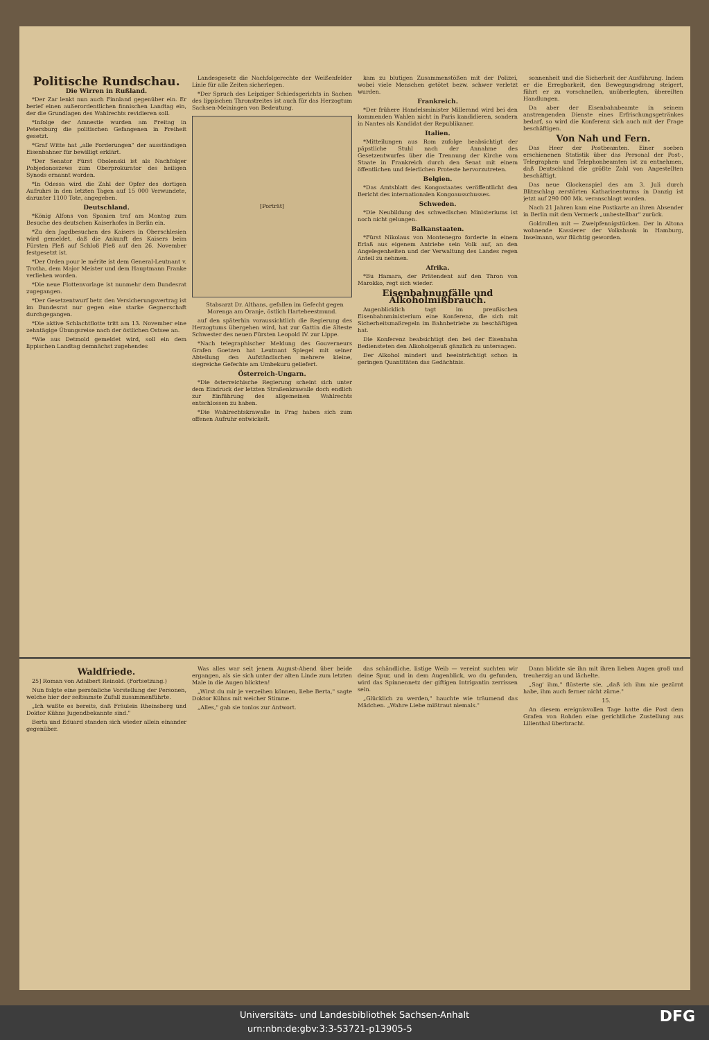Politische Rundschau.
Die Wirren in Rußland.
*Der Zar lenkt nun auch Finnland gegenüber ein. Er berief einen außerordentlichen finnischen Landtag ein, der die Grundlagen des Wahlrechts revidieren soll.
*Infolge der Amnestie wurden am Freitag in Petersburg die politischen Gefangenen in Freiheit gesetzt.
*Graf Witte hat „alle Forderungen" der ausständigen Eisenbahner für bewilligt erklärt.
*Der Senator Fürst Obolenski ist als Nachfolger Pobjedonoszews zum Oberprokurator des heiligen Synods ernannt worden.
*In Odessa wird die Zahl der Opfer des dortigen Aufruhrs in den letzten Tagen auf 15 000 Verwundete, darunter 1100 Tote, angegeben.
Deutschland.
*König Alfons von Spanien traf am Montag zum Besuche des deutschen Kaiserhofes in Berlin ein.
*Zu den Jagdbesuchen des Kaisers in Oberschlesien wird gemeldet, daß die Ankunft des Kaisers beim Fürsten Pleß auf Schloß Pleß auf den 26. November festgesetzt ist.
*Der Orden pour le mérite ist dem General-Leutnant v. Trotha, dem Major Meister und dem Hauptmann Franke verliehen worden.
*Die neue Flottenvorlage ist nunmehr dem Bundesrat zugegangen.
*Der Gesetzentwurf betr. den Versicherungsvertrag ist im Bundesrat nur gegen eine starke Gegnerschaft durchgegangen.
*Die aktive Schlachtflotte tritt am 13. November eine zehntägige Übungsreise nach der östlichen Ostsee an.
*Wie aus Detmold gemeldet wird, soll ein dem lippischen Landtag demnächst zugehendes
Landesgesetz die Nachfolgerechte der Weißenfelder Linie für alle Zeiten sicherlegen.
*Der Spruch des Leipziger Schiedsgerichts in Sachen des lippischen Thronstreites ist auch für das Herzogtum Sachsen-Meiningen von Bedeutung.
[Porträt]
Stabsarzt Dr. Althans, gefallen im Gefecht gegen Morenga am Oranje, östlich Hartebeestmund.
auf den späterhin voraussichtlich die Regierung des Herzogtums übergehen wird, hat zur Gattin die älteste Schwester des neuen Fürsten Leopold IV. zur Lippe.
*Nach telegraphischer Meldung des Gouverneurs Grafen Goetzen hat Leutnant Spiegel mit seiner Abteilung den Aufständischen mehrere kleine, siegreiche Gefechte am Umbekuru geliefert.
Österreich-Ungarn.
*Die österreichische Regierung scheint sich unter dem Eindruck der letzten Straßenkrawalle doch endlich zur Einführung des allgemeinen Wahlrechts entschlossen zu haben.
*Die Wahlrechtskrawalle in Prag haben sich zum offenen Aufruhr entwickelt.
kam zu blutigen Zusammenstößen mit der Polizei, wobei viele Menschen getötet bezw. schwer verletzt wurden.
Frankreich.
*Der frühere Handelsminister Millerand wird bei den kommenden Wahlen nicht in Paris kandidieren, sondern in Nantes als Kandidat der Republikaner.
Italien.
*Mitteilungen aus Rom zufolge beabsichtigt der päpstliche Stuhl nach der Annahme des Gesetzentwurfes über die Trennung der Kirche vom Staate in Frankreich durch den Senat mit einem öffentlichen und feierlichen Proteste hervorzutreten.
Belgien.
*Das Amtsblatt des Kongostaates veröffentlicht den Bericht des internationalen Kongoausschusses.
Schweden.
*Die Neubildung des schwedischen Ministeriums ist noch nicht gelungen.
Balkanstaaten.
*Fürst Nikolaus von Montenegro forderte in einem Erlaß aus eigenem Antriebe sein Volk auf, an den Angelegenheiten und der Verwaltung des Landes regen Anteil zu nehmen.
Afrika.
*Bu Hamara, der Prätendent auf den Thron von Marokko, regt sich wieder.
Eisenbahnunfälle und Alkoholmißbrauch.
Augenblicklich tagt im preußischen Eisenbahnministerium eine Konferenz, die sich mit Sicherheitsmaßregeln im Bahnbetriebe zu beschäftigen hat.
Die Konferenz beabsichtigt den bei der Eisenbahn Bediensteten den Alkoholgenuß gänzlich zu untersagen.
Der Alkohol mindert und beeinträchtigt schon in geringen Quantitäten das Gedächtnis.
sonnenheit und die Sicherheit der Ausführung. Indem er die Erregbarkeit, den Bewegungsdrang steigert, führt er zu vorschnellen, unüberlegten, übereilten Handlungen.
Da aber der Eisenbahnbeamte in seinem anstrengenden Dienste eines Erfrischungsgetränkes bedarf, so wird die Konferenz sich auch mit der Frage beschäftigen.
Von Nah und Fern.
Das Heer der Postbeamten. Einer soeben erschienenen Statistik über das Personal der Post-, Telegraphen- und Telephonbeamten ist zu entnehmen, daß Deutschland die größte Zahl von Angestellten beschäftigt.
Das neue Glockenspiel des am 3. Juli durch Blitzschlag zerstörten Katharinenturms in Danzig ist jetzt auf 290 000 Mk. veranschlagt worden.
Nach 21 Jahren kam eine Postkarte an ihren Absender in Berlin mit dem Vermerk „unbestellbar" zurück.
Goldrollen mit — Zweipfennigstücken. Der in Altona wohnende Kassierer der Volksbank in Hamburg, Inselmann, war flüchtig geworden.
Waldfriede.
25] Roman von Adalbert Reinold. (Fortsetzung.)
Nun folgte eine persönliche Vorstellung der Personen, welche hier der seltsamste Zufall zusammenführte.
„Ich wußte es bereits, daß Fräulein Rheinsberg und Doktor Kühns Jugendbekannte sind."
Berta und Eduard standen sich wieder allein einander gegenüber.
Was alles war seit jenem August-Abend über beide ergangen, als sie sich unter der alten Linde zum letzten Male in die Augen blickten!
„Wirst du mir je verzeihen können, liebe Berta," sagte Doktor Kühns mit weicher Stimme.
„Alles," gab sie tonlos zur Antwort.
das schändliche, listige Weib — vereint suchten wir deine Spur, und in dem Augenblick, wo du gefunden, wird das Spinnennetz der giftigen Intrigantin zerrissen sein.
„Glücklich zu werden," hauchte wie träumend das Mädchen. „Wahre Liebe mißtraut niemals."
Dann blickte sie ihn mit ihren lieben Augen groß und treuherzig an und lächelte.
„Sag' ihm," flüsterte sie, „daß ich ihm nie gezürnt habe, ihm auch ferner nicht zürne."
15.
An diesem ereignisvollen Tage hatte die Post dem Grafen von Rohden eine gerichtliche Zustellung aus Lilienthal überbracht.
Universitäts- und Landesbibliothek Sachsen-Anhalt
urn:nbn:de:gbv:3:3-53721-p13905-5 DFG